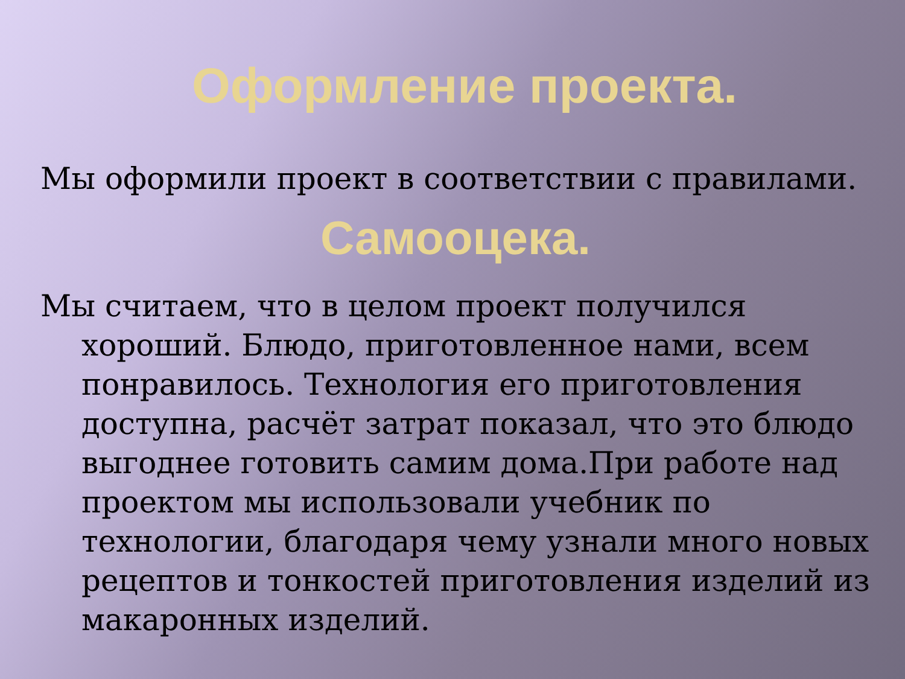Оформление проекта.
Мы оформили проект в соответствии с правилами.
Самооцека.
Мы считаем, что в целом проект получился хороший. Блюдо, приготовленное нами, всем понравилось. Технология его приготовления доступна, расчёт затрат показал, что это блюдо выгоднее готовить самим дома.При работе над проектом мы использовали учебник по технологии, благодаря чему узнали много новых рецептов и тонкостей приготовления изделий из макаронных изделий.